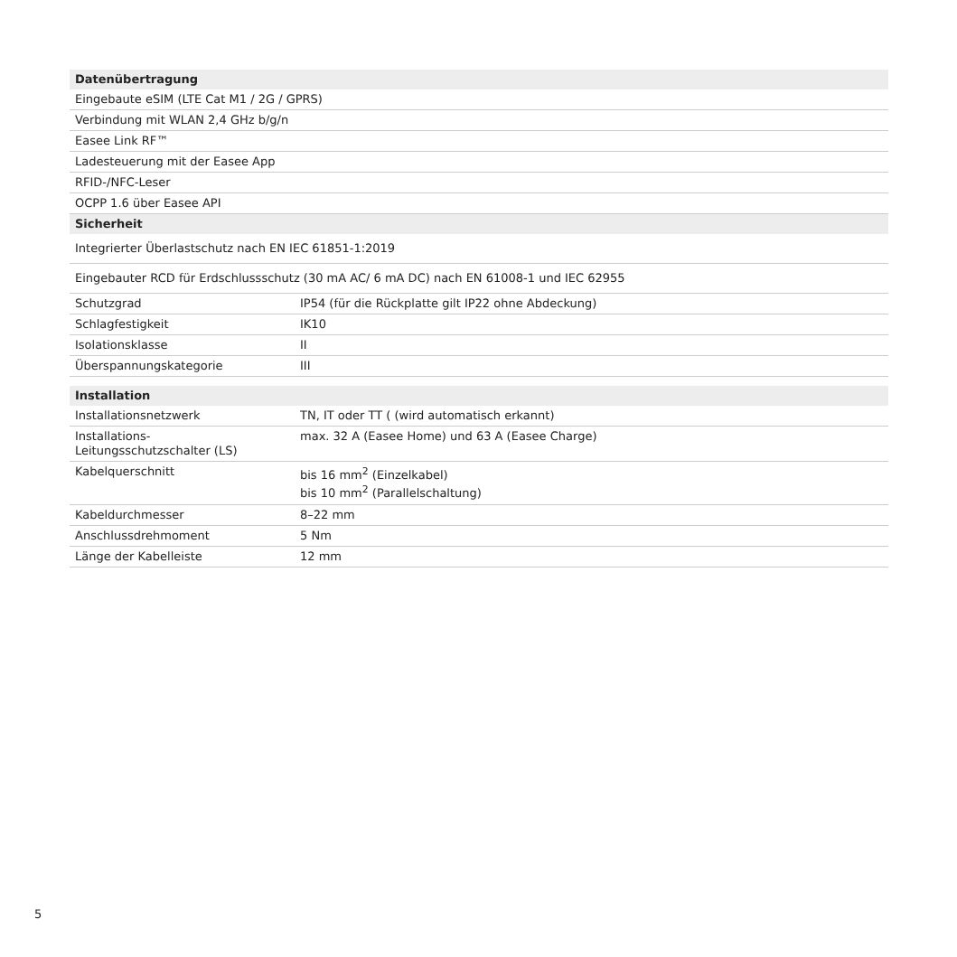| Datenübertragung | |
| --- | --- |
| Eingebaute eSIM (LTE Cat M1 / 2G / GPRS) | |
| Verbindung mit WLAN 2,4 GHz b/g/n | |
| Easee Link RF™ | |
| Ladesteuerung mit der Easee App | |
| RFID-/NFC-Leser | |
| OCPP 1.6 über Easee API | |
| Sicherheit | |
| Integrierter Überlastschutz nach EN IEC 61851-1:2019 | |
| Eingebauter RCD für Erdschlussschutz (30 mA AC/ 6 mA DC) nach EN 61008-1 und IEC 62955 | |
| Schutzgrad | IP54 (für die Rückplatte gilt IP22 ohne Abdeckung) |
| Schlagfestigkeit | IK10 |
| Isolationsklasse | II |
| Überspannungskategorie | III |
| Installation | |
| Installationsnetzwerk | TN, IT oder TT ( (wird automatisch erkannt) |
| Installations- Leitungsschutzschalter (LS) | max. 32 A (Easee Home) und 63 A (Easee Charge) |
| Kabelquerschnitt | bis 16 mm<sup>2</sup> (Einzelkabel) bis 10 mm<sup>2</sup> (Parallelschaltung) |
| Kabeldurchmesser | 8–22 mm |
| Anschlussdrehmoment | 5 Nm |
| Länge der Kabelleiste | 12 mm |
5